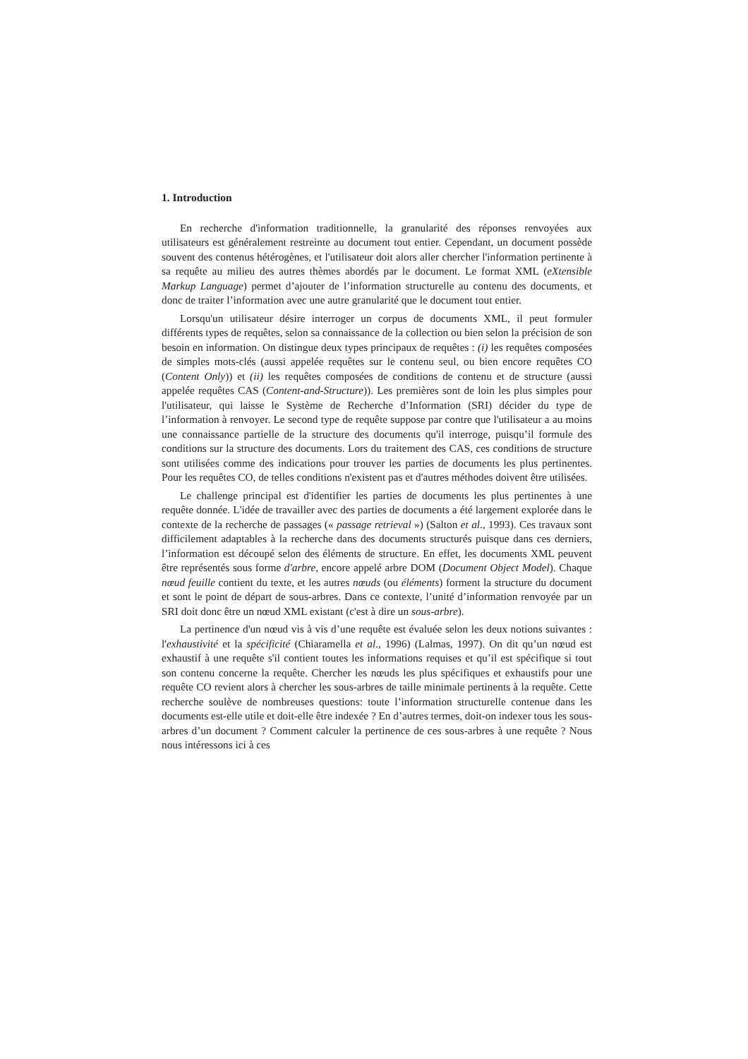1. Introduction
En recherche d'information traditionnelle, la granularité des réponses renvoyées aux utilisateurs est généralement restreinte au document tout entier. Cependant, un document possède souvent des contenus hétérogènes, et l'utilisateur doit alors aller chercher l'information pertinente à sa requête au milieu des autres thèmes abordés par le document. Le format XML (eXtensible Markup Language) permet d’ajouter de l’information structurelle au contenu des documents, et donc de traiter l’information avec une autre granularité que le document tout entier.
Lorsqu'un utilisateur désire interroger un corpus de documents XML, il peut formuler différents types de requêtes, selon sa connaissance de la collection ou bien selon la précision de son besoin en information. On distingue deux types principaux de requêtes : (i) les requêtes composées de simples mots-clés (aussi appelée requêtes sur le contenu seul, ou bien encore requêtes CO (Content Only)) et (ii) les requêtes composées de conditions de contenu et de structure (aussi appelée requêtes CAS (Content-and-Structure)). Les premières sont de loin les plus simples pour l'utilisateur, qui laisse le Système de Recherche d’Information (SRI) décider du type de l’information à renvoyer. Le second type de requête suppose par contre que l'utilisateur a au moins une connaissance partielle de la structure des documents qu'il interroge, puisqu’il formule des conditions sur la structure des documents. Lors du traitement des CAS, ces conditions de structure sont utilisées comme des indications pour trouver les parties de documents les plus pertinentes. Pour les requêtes CO, de telles conditions n'existent pas et d'autres méthodes doivent être utilisées.
Le challenge principal est d'identifier les parties de documents les plus pertinentes à une requête donnée. L'idée de travailler avec des parties de documents a été largement explorée dans le contexte de la recherche de passages (« passage retrieval ») (Salton et al., 1993). Ces travaux sont difficilement adaptables à la recherche dans des documents structurés puisque dans ces derniers, l’information est découpé selon des éléments de structure. En effet, les documents XML peuvent être représentés sous forme d'arbre, encore appelé arbre DOM (Document Object Model). Chaque nœud feuille contient du texte, et les autres nœuds (ou éléments) forment la structure du document et sont le point de départ de sous-arbres. Dans ce contexte, l’unité d’information renvoyée par un SRI doit donc être un nœud XML existant (c'est à dire un sous-arbre).
La pertinence d'un nœud vis à vis d’une requête est évaluée selon les deux notions suivantes : l'exhaustivité et la spécificité (Chiaramella et al., 1996) (Lalmas, 1997). On dit qu’un nœud est exhaustif à une requête s'il contient toutes les informations requises et qu’il est spécifique si tout son contenu concerne la requête. Chercher les nœuds les plus spécifiques et exhaustifs pour une requête CO revient alors à chercher les sous-arbres de taille minimale pertinents à la requête. Cette recherche soulève de nombreuses questions: toute l’information structurelle contenue dans les documents est-elle utile et doit-elle être indexée ? En d’autres termes, doit-on indexer tous les sous-arbres d’un document ? Comment calculer la pertinence de ces sous-arbres à une requête ? Nous nous intéressons ici à ces